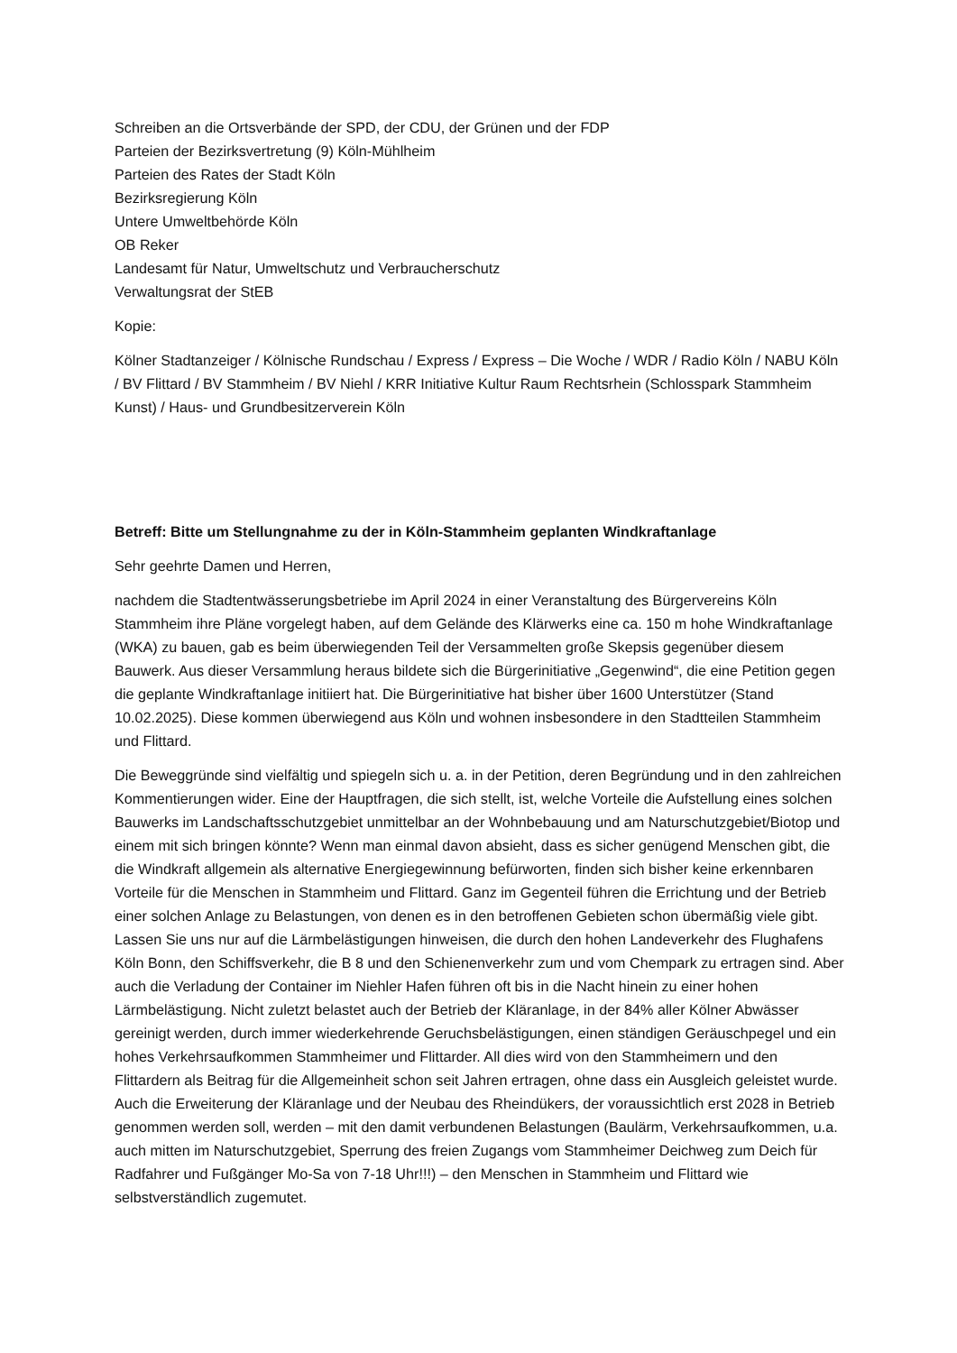Schreiben an die Ortsverbände der SPD, der CDU, der Grünen und der FDP
Parteien der Bezirksvertretung (9) Köln-Mühlheim
Parteien des Rates der Stadt Köln
Bezirksregierung Köln
Untere Umweltbehörde Köln
OB Reker
Landesamt für Natur, Umweltschutz und Verbraucherschutz
Verwaltungsrat der StEB
Kopie:
Kölner Stadtanzeiger / Kölnische Rundschau / Express / Express – Die Woche / WDR / Radio Köln / NABU Köln / BV Flittard / BV Stammheim / BV Niehl / KRR Initiative Kultur Raum Rechtsrhein (Schlosspark Stammheim Kunst) / Haus- und Grundbesitzerverein Köln
Betreff: Bitte um Stellungnahme zu der in Köln-Stammheim geplanten Windkraftanlage
Sehr geehrte Damen und Herren,
nachdem die Stadtentwässerungsbetriebe im April 2024 in einer Veranstaltung des Bürgervereins Köln Stammheim ihre Pläne vorgelegt haben, auf dem Gelände des Klärwerks eine ca. 150 m hohe Windkraftanlage (WKA) zu bauen, gab es beim überwiegenden Teil der Versammelten große Skepsis gegenüber diesem Bauwerk. Aus dieser Versammlung heraus bildete sich die Bürgerinitiative „Gegenwind“, die eine Petition gegen die geplante Windkraftanlage initiiert hat. Die Bürgerinitiative hat bisher über 1600 Unterstützer (Stand 10.02.2025). Diese kommen überwiegend aus Köln und wohnen insbesondere in den Stadtteilen Stammheim und Flittard.
Die Beweggründe sind vielfältig und spiegeln sich u. a. in der Petition, deren Begründung und in den zahlreichen Kommentierungen wider. Eine der Hauptfragen, die sich stellt, ist, welche Vorteile die Aufstellung eines solchen Bauwerks im Landschaftsschutzgebiet unmittelbar an der Wohnbebauung und am Naturschutzgebiet/Biotop und einem mit sich bringen könnte? Wenn man einmal davon absieht, dass es sicher genügend Menschen gibt, die die Windkraft allgemein als alternative Energiegewinnung befürworten, finden sich bisher keine erkennbaren Vorteile für die Menschen in Stammheim und Flittard. Ganz im Gegenteil führen die Errichtung und der Betrieb einer solchen Anlage zu Belastungen, von denen es in den betroffenen Gebieten schon übermäßig viele gibt. Lassen Sie uns nur auf die Lärmbelästigungen hinweisen, die durch den hohen Landeverkehr des Flughafens Köln Bonn, den Schiffsverkehr, die B 8 und den Schienenverkehr zum und vom Chempark zu ertragen sind. Aber auch die Verladung der Container im Niehler Hafen führen oft bis in die Nacht hinein zu einer hohen Lärmbelästigung. Nicht zuletzt belastet auch der Betrieb der Kläranlage, in der 84% aller Kölner Abwässer gereinigt werden, durch immer wiederkehrende Geruchsbelästigungen, einen ständigen Geräuschpegel und ein hohes Verkehrsaufkommen Stammheimer und Flittarder. All dies wird von den Stammheimern und den Flittardern als Beitrag für die Allgemeinheit schon seit Jahren ertragen, ohne dass ein Ausgleich geleistet wurde. Auch die Erweiterung der Kläranlage und der Neubau des Rheindükers, der voraussichtlich erst 2028 in Betrieb genommen werden soll, werden – mit den damit verbundenen Belastungen (Baulärm, Verkehrsaufkommen, u.a. auch mitten im Naturschutzgebiet, Sperrung des freien Zugangs vom Stammheimer Deichweg zum Deich für Radfahrer und Fußgänger Mo-Sa von 7-18 Uhr!!!) – den Menschen in Stammheim und Flittard wie selbstverständlich zugemutet.